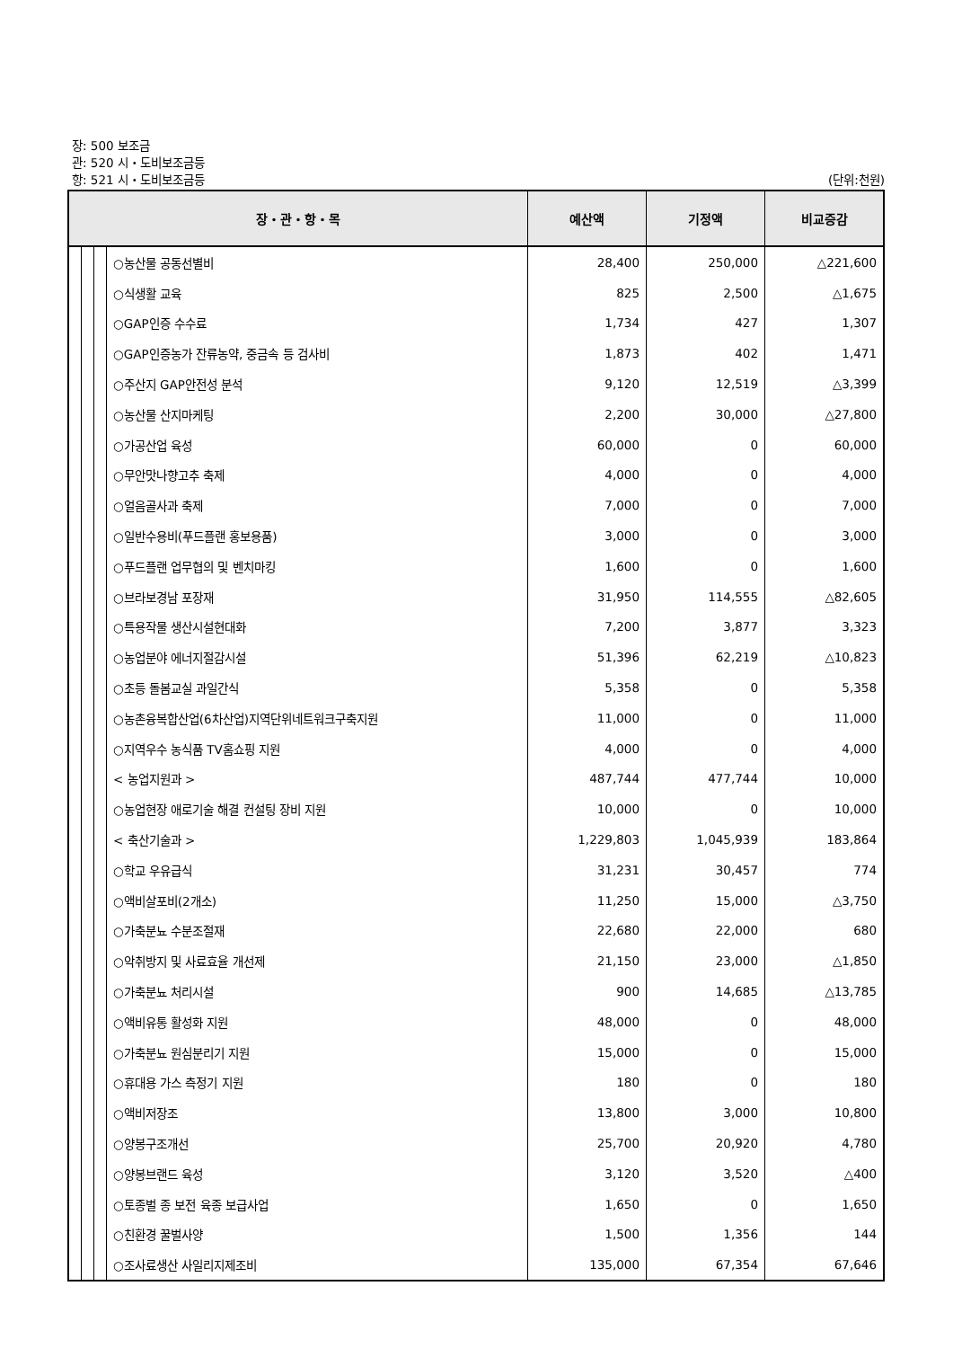장: 500 보조금
관: 520 시・도비보조금등
항: 521 시・도비보조금등 (단위:천원)
| 장・관・항・목 | | | | 예산액 | 기정액 | 비교증감 |
| --- | --- | --- | --- | --- | --- | --- |
| | | | ○농산물 공동선별비 | 28,400 | 250,000 | △221,600 |
| | | | ○식생활 교육 | 825 | 2,500 | △1,675 |
| | | | ○GAP인증 수수료 | 1,734 | 427 | 1,307 |
| | | | ○GAP인증농가 잔류농약, 중금속 등 검사비 | 1,873 | 402 | 1,471 |
| | | | ○주산지 GAP안전성 분석 | 9,120 | 12,519 | △3,399 |
| | | | ○농산물 산지마케팅 | 2,200 | 30,000 | △27,800 |
| | | | ○가공산업 육성 | 60,000 | 0 | 60,000 |
| | | | ○무안맛나향고추 축제 | 4,000 | 0 | 4,000 |
| | | | ○얼음골사과 축제 | 7,000 | 0 | 7,000 |
| | | | ○일반수용비(푸드플랜 홍보용품) | 3,000 | 0 | 3,000 |
| | | | ○푸드플랜 업무협의 및 벤치마킹 | 1,600 | 0 | 1,600 |
| | | | ○브라보경남 포장재 | 31,950 | 114,555 | △82,605 |
| | | | ○특용작물 생산시설현대화 | 7,200 | 3,877 | 3,323 |
| | | | ○농업분야 에너지절감시설 | 51,396 | 62,219 | △10,823 |
| | | | ○초등 돌봄교실 과일간식 | 5,358 | 0 | 5,358 |
| | | | ○농촌융복합산업(6차산업)지역단위네트워크구축지원 | 11,000 | 0 | 11,000 |
| | | | ○지역우수 농식품 TV홈쇼핑 지원 | 4,000 | 0 | 4,000 |
| | | | < 농업지원과 > | 487,744 | 477,744 | 10,000 |
| | | | ○농업현장 애로기술 해결 컨설팅 장비 지원 | 10,000 | 0 | 10,000 |
| | | | < 축산기술과 > | 1,229,803 | 1,045,939 | 183,864 |
| | | | ○학교 우유급식 | 31,231 | 30,457 | 774 |
| | | | ○액비살포비(2개소) | 11,250 | 15,000 | △3,750 |
| | | | ○가축분뇨 수분조절재 | 22,680 | 22,000 | 680 |
| | | | ○악취방지 및 사료효율 개선제 | 21,150 | 23,000 | △1,850 |
| | | | ○가축분뇨 처리시설 | 900 | 14,685 | △13,785 |
| | | | ○액비유통 활성화 지원 | 48,000 | 0 | 48,000 |
| | | | ○가축분뇨 원심분리기 지원 | 15,000 | 0 | 15,000 |
| | | | ○휴대용 가스 측정기 지원 | 180 | 0 | 180 |
| | | | ○액비저장조 | 13,800 | 3,000 | 10,800 |
| | | | ○양봉구조개선 | 25,700 | 20,920 | 4,780 |
| | | | ○양봉브랜드 육성 | 3,120 | 3,520 | △400 |
| | | | ○토종벌 종 보전 육종 보급사업 | 1,650 | 0 | 1,650 |
| | | | ○친환경 꿀벌사양 | 1,500 | 1,356 | 144 |
| | | | ○조사료생산 사일리지제조비 | 135,000 | 67,354 | 67,646 |